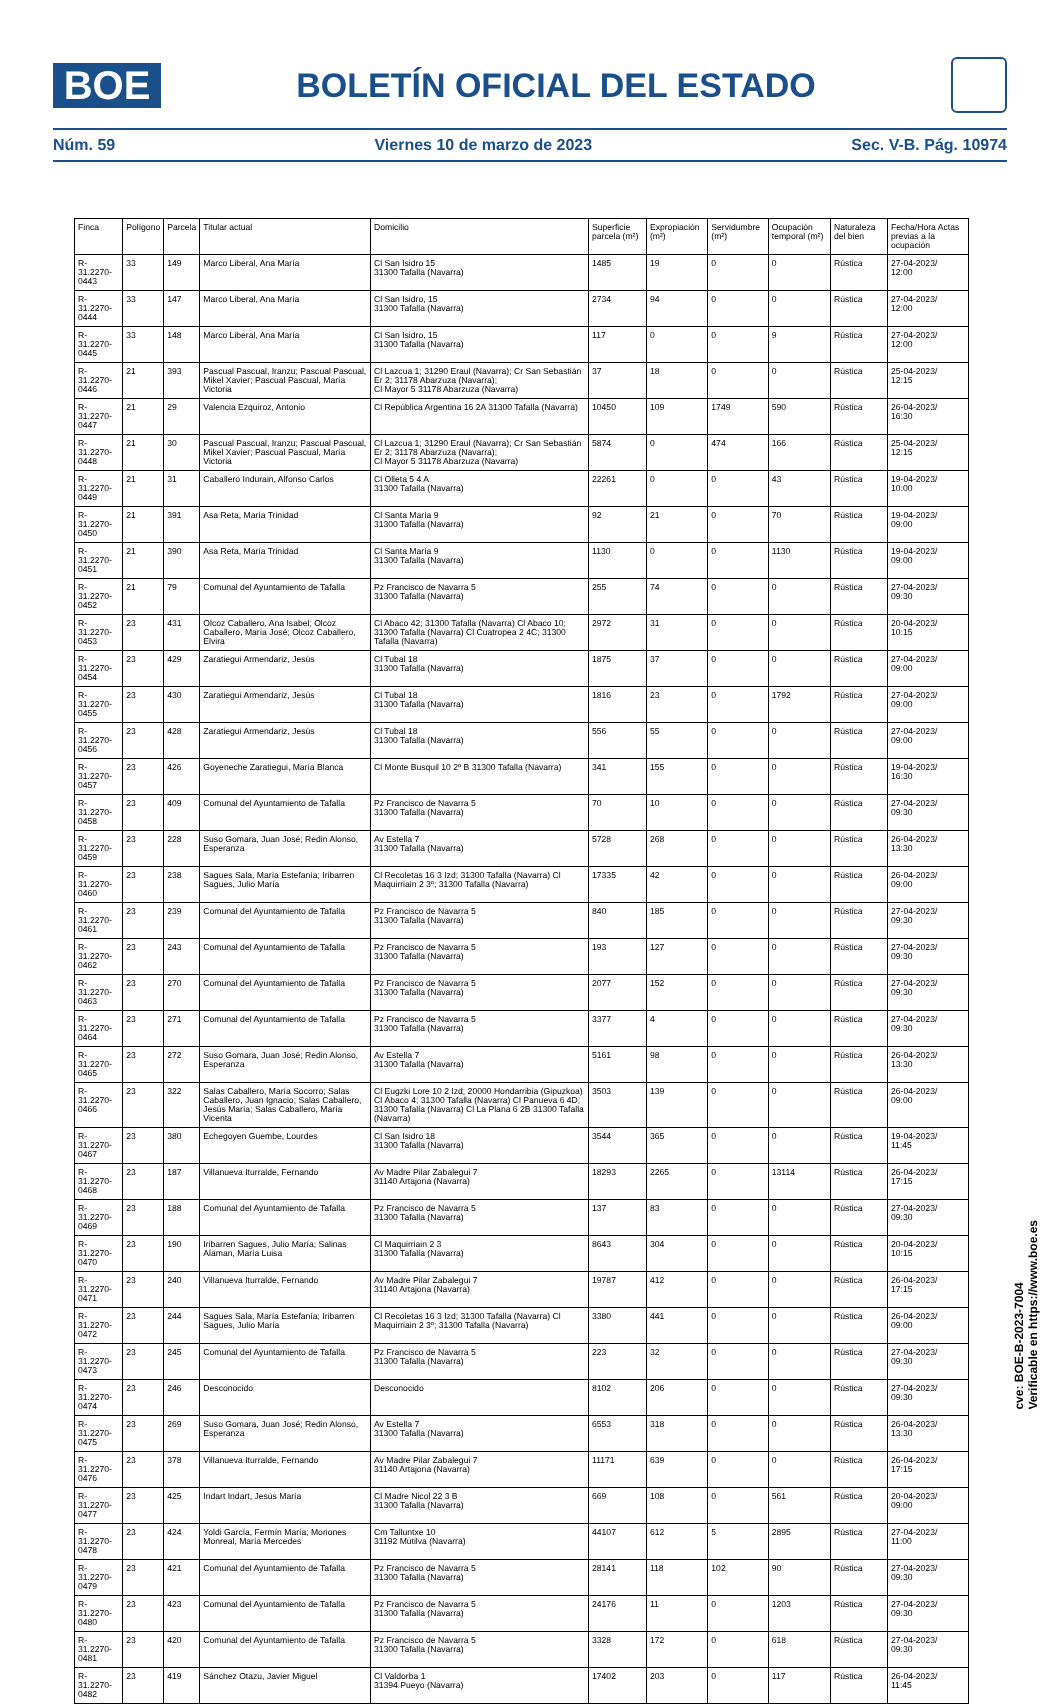BOE
BOLETÍN OFICIAL DEL ESTADO
Núm. 59 Viernes 10 de marzo de 2023 Sec. V-B. Pág. 10974
| Finca | Polígono | Parcela | Titular actual | Domicilio | Superficie parcela (m²) | Expropiación (m²) | Servidumbre (m²) | Ocupación temporal (m²) | Naturaleza del bien | Fecha/Hora Actas previas a la ocupación |
| --- | --- | --- | --- | --- | --- | --- | --- | --- | --- | --- |
| R-31.2270-0443 | 33 | 149 | Marco Liberal, Ana María | Cl San Isidro 15 31300 Tafalla (Navarra) | 1485 | 19 | 0 | 0 | Rústica | 27-04-2023/ 12:00 |
| R-31.2270-0444 | 33 | 147 | Marco Liberal, Ana María | Cl San Isidro, 15 31300 Tafalla (Navarra) | 2734 | 94 | 0 | 0 | Rústica | 27-04-2023/ 12:00 |
| R-31.2270-0445 | 33 | 148 | Marco Liberal, Ana María | Cl San Isidro, 15 31300 Tafalla (Navarra) | 117 | 0 | 0 | 9 | Rústica | 27-04-2023/ 12:00 |
| R-31.2270-0446 | 21 | 393 | Pascual Pascual, Iranzu; Pascual Pascual, Mikel Xavier; Pascual Pascual, María Victoria | Cl Lazcua 1; 31290 Eraul (Navarra); Cr San Sebastián Er 2; 31178 Abarzuza (Navarra); Cl Mayor 5 31178 Abarzuza (Navarra) | 37 | 18 | 0 | 0 | Rústica | 25-04-2023/ 12:15 |
| R-31.2270-0447 | 21 | 29 | Valencia Ezquiroz, Antonio | Cl República Argentina 16 2A 31300 Tafalla (Navarra) | 10450 | 109 | 1749 | 590 | Rústica | 26-04-2023/ 16:30 |
| R-31.2270-0448 | 21 | 30 | Pascual Pascual, Iranzu; Pascual Pascual, Mikel Xavier; Pascual Pascual, María Victoria | Cl Lazcua 1; 31290 Eraul (Navarra); Cr San Sebastián Er 2; 31178 Abarzuza (Navarra); Cl Mayor 5 31178 Abarzuza (Navarra) | 5874 | 0 | 474 | 166 | Rústica | 25-04-2023/ 12:15 |
| R-31.2270-0449 | 21 | 31 | Caballero Indurain, Alfonso Carlos | Cl Olleta 5 4 A 31300 Tafalla (Navarra) | 22261 | 0 | 0 | 43 | Rústica | 19-04-2023/ 10:00 |
| R-31.2270-0450 | 21 | 391 | Asa Reta, María Trinidad | Cl Santa María 9 31300 Tafalla (Navarra) | 92 | 21 | 0 | 70 | Rústica | 19-04-2023/ 09:00 |
| R-31.2270-0451 | 21 | 390 | Asa Reta, María Trinidad | Cl Santa María 9 31300 Tafalla (Navarra) | 1130 | 0 | 0 | 1130 | Rústica | 19-04-2023/ 09:00 |
| R-31.2270-0452 | 21 | 79 | Comunal del Ayuntamiento de Tafalla | Pz Francisco de Navarra 5 31300 Tafalla (Navarra) | 255 | 74 | 0 | 0 | Rústica | 27-04-2023/ 09:30 |
| R-31.2270-0453 | 23 | 431 | Olcoz Caballero, Ana Isabel; Olcoz Caballero, María José; Olcoz Caballero, Elvira | Cl Abaco 42; 31300 Tafalla (Navarra) Cl Abaco 10; 31300 Tafalla (Navarra) Cl Cuatropea 2 4C; 31300 Tafalla (Navarra) | 2972 | 31 | 0 | 0 | Rústica | 20-04-2023/ 10:15 |
| R-31.2270-0454 | 23 | 429 | Zaratiegui Armendariz, Jesús | Cl Tubal 18 31300 Tafalla (Navarra) | 1875 | 37 | 0 | 0 | Rústica | 27-04-2023/ 09:00 |
| R-31.2270-0455 | 23 | 430 | Zaratiegui Armendariz, Jesús | Cl Tubal 18 31300 Tafalla (Navarra) | 1816 | 23 | 0 | 1792 | Rústica | 27-04-2023/ 09:00 |
| R-31.2270-0456 | 23 | 428 | Zaratiegui Armendariz, Jesús | Cl Tubal 18 31300 Tafalla (Navarra) | 556 | 55 | 0 | 0 | Rústica | 27-04-2023/ 09:00 |
| R-31.2270-0457 | 23 | 426 | Goyeneche Zaratiegui, María Blanca | Cl Monte Busquil 10 2º B 31300 Tafalla (Navarra) | 341 | 155 | 0 | 0 | Rústica | 19-04-2023/ 16:30 |
| R-31.2270-0458 | 23 | 409 | Comunal del Ayuntamiento de Tafalla | Pz Francisco de Navarra 5 31300 Tafalla (Navarra) | 70 | 10 | 0 | 0 | Rústica | 27-04-2023/ 09:30 |
| R-31.2270-0459 | 23 | 228 | Suso Gomara, Juan José; Redin Alonso, Esperanza | Av Estella 7 31300 Tafalla (Navarra) | 5728 | 268 | 0 | 0 | Rústica | 26-04-2023/ 13:30 |
| R-31.2270-0460 | 23 | 238 | Sagues Sala, María Estefanía; Iribarren Sagues, Julio María | Cl Recoletas 16 3 Izd; 31300 Tafalla (Navarra) Cl Maquirriain 2 3º; 31300 Tafalla (Navarra) | 17335 | 42 | 0 | 0 | Rústica | 26-04-2023/ 09:00 |
| R-31.2270-0461 | 23 | 239 | Comunal del Ayuntamiento de Tafalla | Pz Francisco de Navarra 5 31300 Tafalla (Navarra) | 840 | 185 | 0 | 0 | Rústica | 27-04-2023/ 09:30 |
| R-31.2270-0462 | 23 | 243 | Comunal del Ayuntamiento de Tafalla | Pz Francisco de Navarra 5 31300 Tafalla (Navarra) | 193 | 127 | 0 | 0 | Rústica | 27-04-2023/ 09:30 |
| R-31.2270-0463 | 23 | 270 | Comunal del Ayuntamiento de Tafalla | Pz Francisco de Navarra 5 31300 Tafalla (Navarra) | 2077 | 152 | 0 | 0 | Rústica | 27-04-2023/ 09:30 |
| R-31.2270-0464 | 23 | 271 | Comunal del Ayuntamiento de Tafalla | Pz Francisco de Navarra 5 31300 Tafalla (Navarra) | 3377 | 4 | 0 | 0 | Rústica | 27-04-2023/ 09:30 |
| R-31.2270-0465 | 23 | 272 | Suso Gomara, Juan José; Redin Alonso, Esperanza | Av Estella 7 31300 Tafalla (Navarra) | 5161 | 98 | 0 | 0 | Rústica | 26-04-2023/ 13:30 |
| R-31.2270-0466 | 23 | 322 | Salas Caballero, María Socorro; Salas Caballero, Juan Ignacio; Salas Caballero, Jesús María; Salas Caballero, María Vicenta | Cl Eugzki Lore 10 2 Izd; 20000 Hondarribia (Gipuzkoa) Cl Ábaco 4; 31300 Tafalla (Navarra) Cl Panueva 6 4D; 31300 Tafalla (Navarra) Cl La Plana 6 2B 31300 Tafalla (Navarra) | 3503 | 139 | 0 | 0 | Rústica | 26-04-2023/ 09:00 |
| R-31.2270-0467 | 23 | 380 | Echegoyen Guembe, Lourdes | Cl San Isidro 18 31300 Tafalla (Navarra) | 3544 | 365 | 0 | 0 | Rústica | 19-04-2023/ 11:45 |
| R-31.2270-0468 | 23 | 187 | Villanueva Iturralde, Fernando | Av Madre Pilar Zabalegui 7 31140 Artajona (Navarra) | 18293 | 2265 | 0 | 13114 | Rústica | 26-04-2023/ 17:15 |
| R-31.2270-0469 | 23 | 188 | Comunal del Ayuntamiento de Tafalla | Pz Francisco de Navarra 5 31300 Tafalla (Navarra) | 137 | 83 | 0 | 0 | Rústica | 27-04-2023/ 09:30 |
| R-31.2270-0470 | 23 | 190 | Iribarren Sagues, Julio María; Salinas Alaman, María Luisa | Cl Maquirriain 2 3 31300 Tafalla (Navarra) | 8643 | 304 | 0 | 0 | Rústica | 20-04-2023/ 10:15 |
| R-31.2270-0471 | 23 | 240 | Villanueva Iturralde, Fernando | Av Madre Pilar Zabalegui 7 31140 Artajona (Navarra) | 19787 | 412 | 0 | 0 | Rústica | 26-04-2023/ 17:15 |
| R-31.2270-0472 | 23 | 244 | Sagues Sala, María Estefanía; Iribarren Sagues, Julio María | Cl Recoletas 16 3 Izd; 31300 Tafalla (Navarra) Cl Maquirriain 2 3º; 31300 Tafalla (Navarra) | 3380 | 441 | 0 | 0 | Rústica | 26-04-2023/ 09:00 |
| R-31.2270-0473 | 23 | 245 | Comunal del Ayuntamiento de Tafalla | Pz Francisco de Navarra 5 31300 Tafalla (Navarra) | 223 | 32 | 0 | 0 | Rústica | 27-04-2023/ 09:30 |
| R-31.2270-0474 | 23 | 246 | Desconocido | Desconocido | 8102 | 206 | 0 | 0 | Rústica | 27-04-2023/ 09:30 |
| R-31.2270-0475 | 23 | 269 | Suso Gomara, Juan José; Redin Alonso, Esperanza | Av Estella 7 31300 Tafalla (Navarra) | 6553 | 318 | 0 | 0 | Rústica | 26-04-2023/ 13:30 |
| R-31.2270-0476 | 23 | 378 | Villanueva Iturralde, Fernando | Av Madre Pilar Zabalegui 7 31140 Artajona (Navarra) | 11171 | 639 | 0 | 0 | Rústica | 26-04-2023/ 17:15 |
| R-31.2270-0477 | 23 | 425 | Indart Indart, Jesús María | Cl Madre Nicol 22 3 B 31300 Tafalla (Navarra) | 669 | 108 | 0 | 561 | Rústica | 20-04-2023/ 09:00 |
| R-31.2270-0478 | 23 | 424 | Yoldi García, Fermín María; Moriones Monreal, María Mercedes | Cm Talluntxe 10 31192 Mutilva (Navarra) | 44107 | 612 | 5 | 2895 | Rústica | 27-04-2023/ 11:00 |
| R-31.2270-0479 | 23 | 421 | Comunal del Ayuntamiento de Tafalla | Pz Francisco de Navarra 5 31300 Tafalla (Navarra) | 28141 | 118 | 102 | 90 | Rústica | 27-04-2023/ 09:30 |
| R-31.2270-0480 | 23 | 423 | Comunal del Ayuntamiento de Tafalla | Pz Francisco de Navarra 5 31300 Tafalla (Navarra) | 24176 | 11 | 0 | 1203 | Rústica | 27-04-2023/ 09:30 |
| R-31.2270-0481 | 23 | 420 | Comunal del Ayuntamiento de Tafalla | Pz Francisco de Navarra 5 31300 Tafalla (Navarra) | 3328 | 172 | 0 | 618 | Rústica | 27-04-2023/ 09:30 |
| R-31.2270-0482 | 23 | 419 | Sánchez Otazu, Javier Miguel | Cl Valdorba 1 31394 Pueyo (Navarra) | 17402 | 203 | 0 | 117 | Rústica | 26-04-2023/ 11:45 |
cve: BOE-B-2023-7004
Verificable en https://www.boe.es